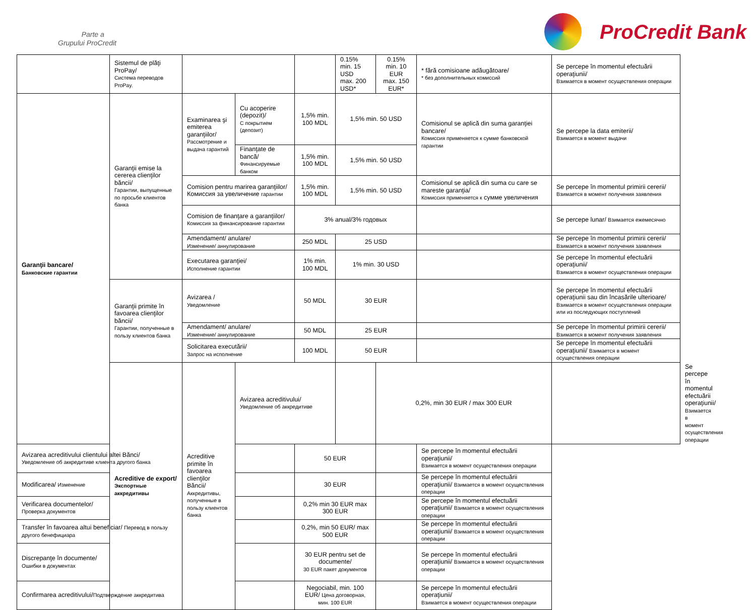Parte a
Grupului ProCredit
ProCredit Bank
| | Sistemul de plăţi ProPay/ Система переводов ProPay. | | | | 0.15% min. 15 USD max. 200 USD* | 0.15% min. 10 EUR max. 150 EUR* | * fără comisioane adăugătoare/ * без дополнительных комиссий | Se percepe în momentul efectuării operaţiunii/ Взимается в момент осуществления операции | |
| Garanţii bancare/ Банковские гарантии | Garanţii emise la cererea clienţilor băncii/ Гарантии, выпущенные по просьбе клиентов банка | Examinarea şi emiterea garanţiilor/ Рассмотрение и выдача гарантий | Cu acoperire (depozit)/ С покрытием (депозит) | 1,5% min. 100 MDL | 1,5% min. 50 USD | | Comisionul se aplică din suma garanţiei bancare/ Комиссия применяется к сумме банковской гарантии | Se percepe la data emiterii/ Взимается в момент выдачи | |
| | | | Finanţate de bancă/ Финансируемые банком | 1,5% min. 100 MDL | 1,5% min. 50 USD | | | | |
| | | Comision pentru marirea garanţiilor/ Комиссия за увеличение гарантии | | 1,5% min. 100 MDL | 1,5% min. 50 USD | | Comisionul se aplică din suma cu care se mareste garanţia/ Комиссия применяется к сумме увеличения | Se percepe în momentul primirii cererii/ Взимается в момент получения заявления | |
| | | Comision de finanţare a garanţiilor/ Комиссия за финансирование гарантии | | 3% anual/3% годовых | | | | Se percepe lunar/ Взимается ежемесячно | |
| | | Amendament/ anulare/ Изменение/ аннулирование | | 250 MDL | 25 USD | | | Se percepe în momentul primirii cererii/ Взимается в момент получения заявления | |
| | | Executarea garanţiei/ Исполнение гарантии | | 1% min. 100 MDL | 1% min. 30 USD | | | Se percepe în momentul efectuării operaţiunii/ Взимается в момент осуществления операции | |
| | Garanţii primite în favoarea clienţilor băncii/ Гарантии, полученные в пользу клиентов банка | Avizarea / Уведомление | | 50 MDL | 30 EUR | | | Se percepe în momentul efectuării operaţiunii sau din încasările ulterioare/ Взимается в момент осуществления операции или из последующих поступлений | |
| | | Amendament/ anulare/ Изменение/ аннулирование | | 50 MDL | 25 EUR | | | Se percepe în momentul primirii cererii/ Взимается в момент получения заявления | |
| | | Solicitarea executării/ Запрос на исполнение | | 100 MDL | 50 EUR | | | Se percepe în momentul efectuării operaţiunii/ Взимается в момент осуществления операции | |
| | Acreditive de export/ Экспортные аккредитивы | Acreditive primite în favoarea clienţilor Băncii/ Аккредитивы, полученные в пользу клиентов банка | Avizarea acreditivului/ Уведомление об аккредитиве | | | 0,2%, min 30 EUR / max 300 EUR | | | Se percepe în momentul efectuării operaţiunii/ Взимается в момент осуществления операции |
| Avizarea acreditivului clientului altei Bănci/ Уведомление об аккредитиве клиента другого банка | | | | 50 EUR | | | Se percepe în momentul efectuării operaţiunii/ Взимается в момент осуществления операции | | |
| Modificarea/ Изменение | | | | 30 EUR | | | Se percepe în momentul efectuării operaţiunii/ Взимается в момент осуществления операции | | |
| Verificarea documentelor/ Проверка документов | | | | 0,2% min 30 EUR max 300 EUR | | | Se percepe în momentul efectuării operaţiunii/ Взимается в момент осуществления операции | | |
| Transfer în favoarea altui beneficiar/ Перевод в пользу другого бенефициара | | | | 0,2%, min 50 EUR/ max 500 EUR | | | Se percepe în momentul efectuării operaţiunii/ Взимается в момент осуществления операции | | |
| Discrepanţe în documente/ Ошибки в документах | | | | 30 EUR pentru set de documente/ 30 EUR пакет документов | | | Se percepe în momentul efectuării operaţiunii/ Взимается в момент осуществления операции | | |
| Confirmarea acreditivului/ Подтверждение аккредитива | | | | Negociabil, min. 100 EUR/ Цена договорная, мин. 100 EUR | | | Se percepe în momentul efectuării operaţiunii/ Взимается в момент осуществления операции | | |